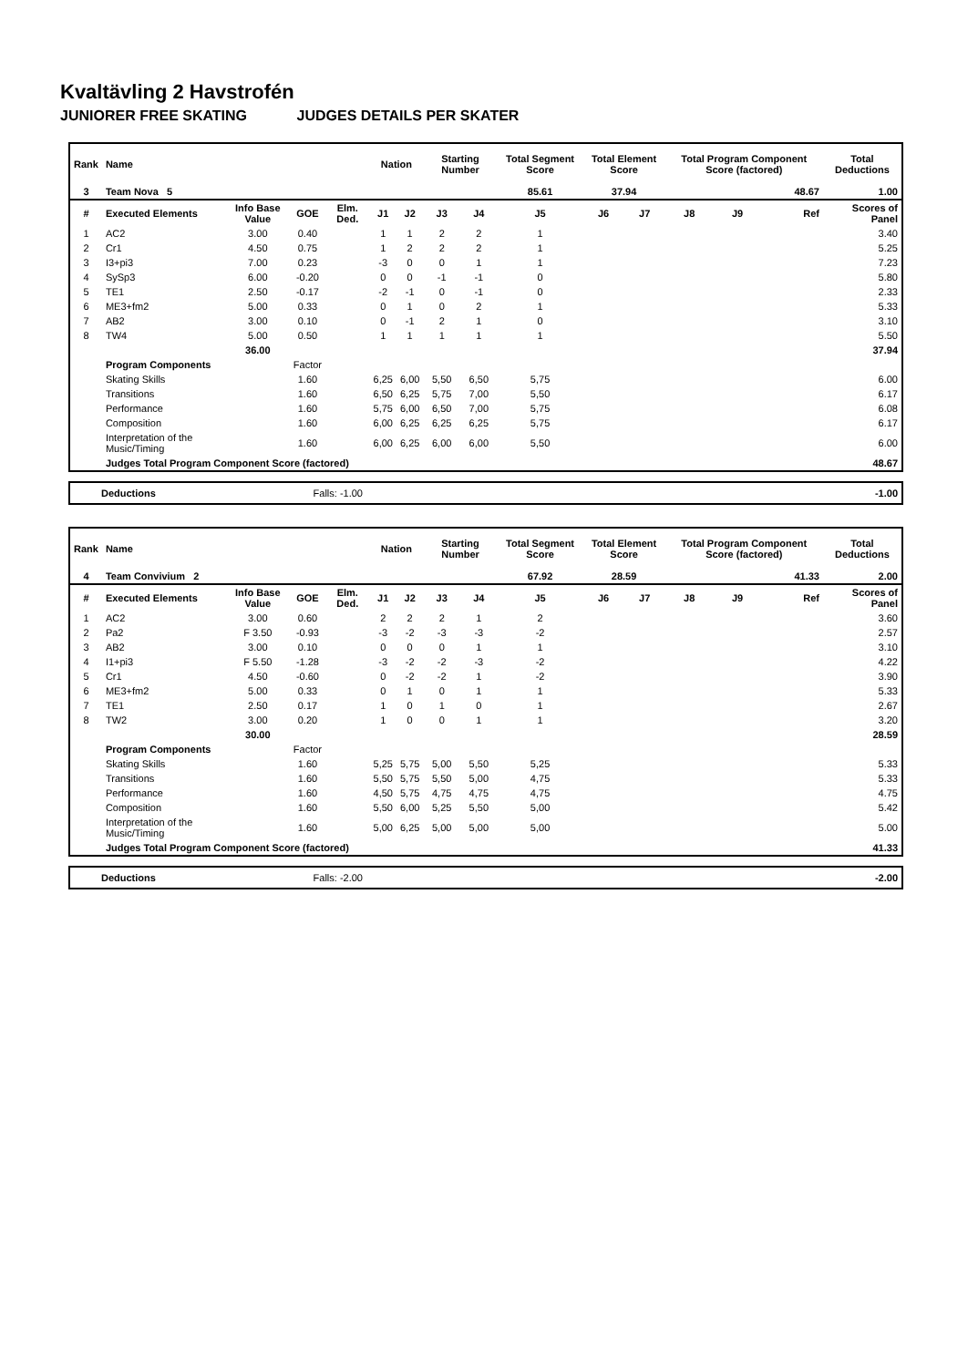Kvaltävling 2 Havstrofén
JUNIORER FREE SKATING JUDGES DETAILS PER SKATER
| Rank | Name | | | | Nation | | Starting Number | | Total Segment Score | Total Element Score | | Total Program Component Score (factored) | | | Total Deductions |
| --- | --- | --- | --- | --- | --- | --- | --- | --- | --- | --- | --- | --- | --- | --- | --- |
| 3 | Team Nova 5 | | | | | | | | 85.61 | 37.94 | | 48.67 | | | 1.00 |
| # | Executed Elements | Info Base Value | GOE | Elm. Ded. | J1 | J2 | J3 | J4 | J5 | J6 | J7 | J8 | J9 | Ref | Scores of Panel |
| 1 | AC2 | 3.00 | 0.40 | | 1 | 1 | 2 | 2 | 1 | | | | | | 3.40 |
| 2 | Cr1 | 4.50 | 0.75 | | 1 | 2 | 2 | 2 | 1 | | | | | | 5.25 |
| 3 | I3+pi3 | 7.00 | 0.23 | | -3 | 0 | 0 | 1 | 1 | | | | | | 7.23 |
| 4 | SySp3 | 6.00 | -0.20 | | 0 | 0 | -1 | -1 | 0 | | | | | | 5.80 |
| 5 | TE1 | 2.50 | -0.17 | | -2 | -1 | 0 | -1 | 0 | | | | | | 2.33 |
| 6 | ME3+fm2 | 5.00 | 0.33 | | 0 | 1 | 0 | 2 | 1 | | | | | | 5.33 |
| 7 | AB2 | 3.00 | 0.10 | | 0 | -1 | 2 | 1 | 0 | | | | | | 3.10 |
| 8 | TW4 | 5.00 | 0.50 | | 1 | 1 | 1 | 1 | 1 | | | | | | 5.50 |
| | | 36.00 | | | | | | | | | | | | | 37.94 |
| | Program Components | | Factor | | | | | | | | | | | | |
| | Skating Skills | | 1.60 | | 6,25 | 6,00 | 5,50 | 6,50 | 5,75 | | | | | | 6.00 |
| | Transitions | | 1.60 | | 6,50 | 6,25 | 5,75 | 7,00 | 5,50 | | | | | | 6.17 |
| | Performance | | 1.60 | | 5,75 | 6,00 | 6,50 | 7,00 | 5,75 | | | | | | 6.08 |
| | Composition | | 1.60 | | 6,00 | 6,25 | 6,25 | 6,25 | 5,75 | | | | | | 6.17 |
| | Interpretation of the Music/Timing | | 1.60 | | 6,00 | 6,25 | 6,00 | 6,00 | 5,50 | | | | | | 6.00 |
| | Judges Total Program Component Score (factored) | | | | | | | | | | | | | | 48.67 |
| Deductions | Falls: -1.00 | -1.00 |
| Rank | Name | | | | Nation | | Starting Number | | Total Segment Score | Total Element Score | | Total Program Component Score (factored) | | | Total Deductions |
| --- | --- | --- | --- | --- | --- | --- | --- | --- | --- | --- | --- | --- | --- | --- | --- |
| 4 | Team Convivium 2 | | | | | | | | 67.92 | 28.59 | | 41.33 | | | 2.00 |
| # | Executed Elements | Info Base Value | GOE | Elm. Ded. | J1 | J2 | J3 | J4 | J5 | J6 | J7 | J8 | J9 | Ref | Scores of Panel |
| 1 | AC2 | 3.00 | 0.60 | | 2 | 2 | 2 | 1 | 2 | | | | | | 3.60 |
| 2 | Pa2 | F 3.50 | -0.93 | | -3 | -2 | -3 | -3 | -2 | | | | | | 2.57 |
| 3 | AB2 | 3.00 | 0.10 | | 0 | 0 | 0 | 1 | 1 | | | | | | 3.10 |
| 4 | I1+pi3 | F 5.50 | -1.28 | | -3 | -2 | -2 | -3 | -2 | | | | | | 4.22 |
| 5 | Cr1 | 4.50 | -0.60 | | 0 | -2 | -2 | 1 | -2 | | | | | | 3.90 |
| 6 | ME3+fm2 | 5.00 | 0.33 | | 0 | 1 | 0 | 1 | 1 | | | | | | 5.33 |
| 7 | TE1 | 2.50 | 0.17 | | 1 | 0 | 1 | 0 | 1 | | | | | | 2.67 |
| 8 | TW2 | 3.00 | 0.20 | | 1 | 0 | 0 | 1 | 1 | | | | | | 3.20 |
| | | 30.00 | | | | | | | | | | | | | 28.59 |
| | Program Components | | Factor | | | | | | | | | | | | |
| | Skating Skills | | 1.60 | | 5,25 | 5,75 | 5,00 | 5,50 | 5,25 | | | | | | 5.33 |
| | Transitions | | 1.60 | | 5,50 | 5,75 | 5,50 | 5,00 | 4,75 | | | | | | 5.33 |
| | Performance | | 1.60 | | 4,50 | 5,75 | 4,75 | 4,75 | 4,75 | | | | | | 4.75 |
| | Composition | | 1.60 | | 5,50 | 6,00 | 5,25 | 5,50 | 5,00 | | | | | | 5.42 |
| | Interpretation of the Music/Timing | | 1.60 | | 5,00 | 6,25 | 5,00 | 5,00 | 5,00 | | | | | | 5.00 |
| | Judges Total Program Component Score (factored) | | | | | | | | | | | | | | 41.33 |
| Deductions | Falls: -2.00 | -2.00 |